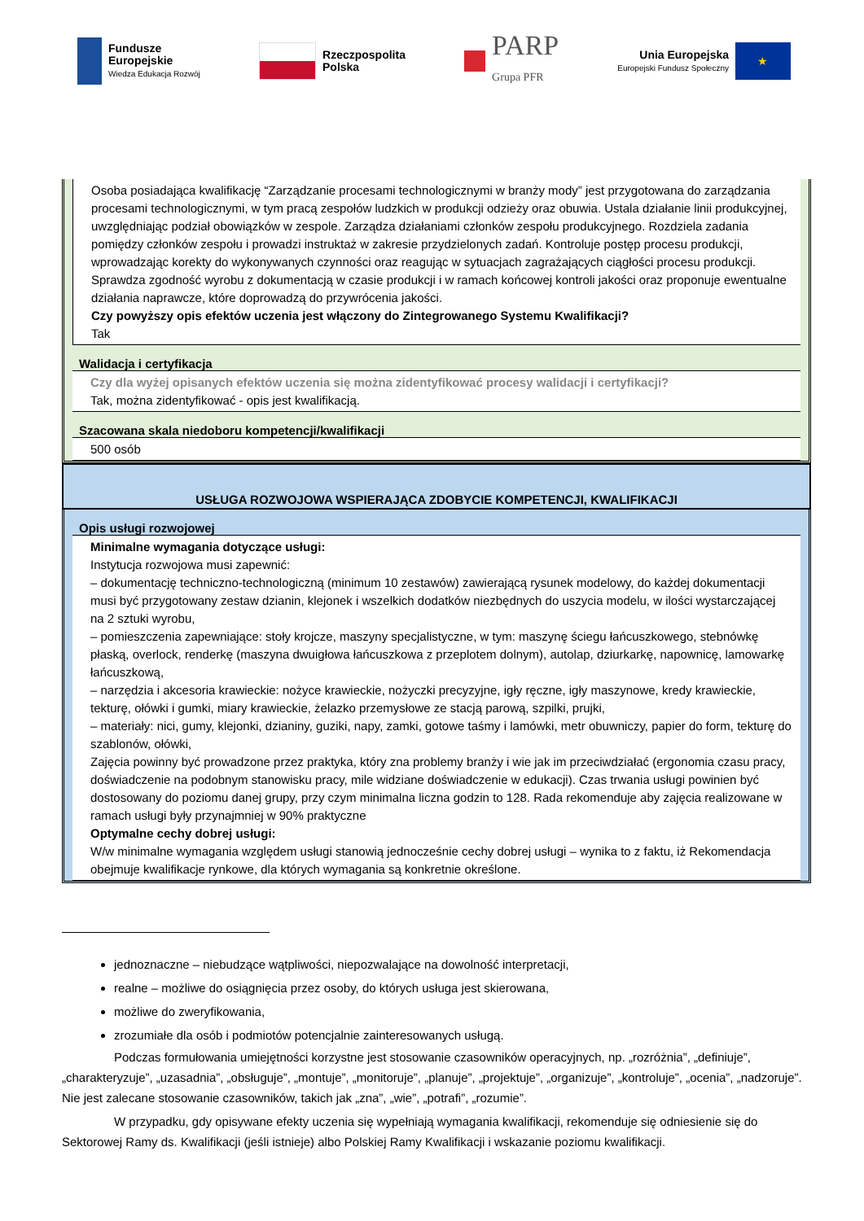Fundusze
Europejskie
Wiedza Edukacja Rozwój
Rzeczpospolita
Polska
PARP
Grupa PFR
Unia Europejska
Europejski Fundusz Społeczny
★
Osoba posiadająca kwalifikację “Zarządzanie procesami technologicznymi w branży mody” jest przygotowana do zarządzania procesami technologicznymi, w tym pracą zespołów ludzkich w produkcji odzieży oraz obuwia. Ustala działanie linii produkcyjnej, uwzględniając podział obowiązków w zespole. Zarządza działaniami członków zespołu produkcyjnego. Rozdziela zadania pomiędzy członków zespołu i prowadzi instruktaż w zakresie przydzielonych zadań. Kontroluje postęp procesu produkcji, wprowadzając korekty do wykonywanych czynności oraz reagując w sytuacjach zagrażających ciągłości procesu produkcji. Sprawdza zgodność wyrobu z dokumentacją w czasie produkcji i w ramach końcowej kontroli jakości oraz proponuje ewentualne działania naprawcze, które doprowadzą do przywrócenia jakości.
Czy powyższy opis efektów uczenia jest włączony do Zintegrowanego Systemu Kwalifikacji?
Tak
Walidacja i certyfikacja
Czy dla wyżej opisanych efektów uczenia się można zidentyfikować procesy walidacji i certyfikacji?
Tak, można zidentyfikować - opis jest kwalifikacją.
Szacowana skala niedoboru kompetencji/kwalifikacji
500 osób
USŁUGA ROZWOJOWA WSPIERAJĄCA ZDOBYCIE KOMPETENCJI, KWALIFIKACJI
Opis usługi rozwojowej
Minimalne wymagania dotyczące usługi:
Instytucja rozwojowa musi zapewnić:
– dokumentację techniczno-technologiczną (minimum 10 zestawów) zawierającą rysunek modelowy, do każdej dokumentacji musi być przygotowany zestaw dzianin, klejonek i wszelkich dodatków niezbędnych do uszycia modelu, w ilości wystarczającej na 2 sztuki wyrobu,
– pomieszczenia zapewniające: stoły krojcze, maszyny specjalistyczne, w tym: maszynę ściegu łańcuszkowego, stebnówkę płaską, overlock, renderkę (maszyna dwuigłowa łańcuszkowa z przeplotem dolnym), autolap, dziurkarkę, napownicę, lamowarkę łańcuszkową,
– narzędzia i akcesoria krawieckie: nożyce krawieckie, nożyczki precyzyjne, igły ręczne, igły maszynowe, kredy krawieckie, tekturę, ołówki i gumki, miary krawieckie, żelazko przemysłowe ze stacją parową, szpilki, prujki,
– materiały: nici, gumy, klejonki, dzianiny, guziki, napy, zamki, gotowe taśmy i lamówki, metr obuwniczy, papier do form, tekturę do szablonów, ołówki,
Zajęcia powinny być prowadzone przez praktyka, który zna problemy branży i wie jak im przeciwdziałać (ergonomia czasu pracy, doświadczenie na podobnym stanowisku pracy, mile widziane doświadczenie w edukacji). Czas trwania usługi powinien być dostosowany do poziomu danej grupy, przy czym minimalna liczna godzin to 128. Rada rekomenduje aby zajęcia realizowane w ramach usługi były przynajmniej w 90% praktyczne
Optymalne cechy dobrej usługi:
W/w minimalne wymagania względem usługi stanowią jednocześnie cechy dobrej usługi – wynika to z faktu, iż Rekomendacja obejmuje kwalifikacje rynkowe, dla których wymagania są konkretnie określone.
jednoznaczne – niebudzące wątpliwości, niepozwalające na dowolność interpretacji,
realne – możliwe do osiągnięcia przez osoby, do których usługa jest skierowana,
możliwe do zweryfikowania,
zrozumiałe dla osób i podmiotów potencjalnie zainteresowanych usługą.
Podczas formułowania umiejętności korzystne jest stosowanie czasowników operacyjnych, np. „rozróżnia”, „definiuje”, „charakteryzuje”, „uzasadnia”, „obsługuje”, „montuje”, „monitoruje”, „planuje”, „projektuje”, „organizuje”, „kontroluje”, „ocenia”, „nadzoruje”. Nie jest zalecane stosowanie czasowników, takich jak „zna”, „wie”, „potrafi”, „rozumie”.
W przypadku, gdy opisywane efekty uczenia się wypełniają wymagania kwalifikacji, rekomenduje się odniesienie się do Sektorowej Ramy ds. Kwalifikacji (jeśli istnieje) albo Polskiej Ramy Kwalifikacji i wskazanie poziomu kwalifikacji.